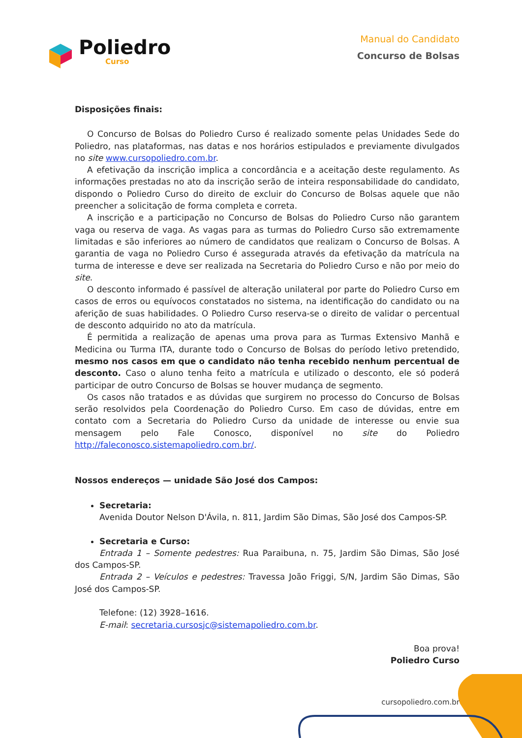Poliedro
Curso
Manual do Candidato
Concurso de Bolsas
Disposições finais:
O Concurso de Bolsas do Poliedro Curso é realizado somente pelas Unidades Sede do Poliedro, nas plataformas, nas datas e nos horários estipulados e previamente divulgados no site www.cursopoliedro.com.br.
A efetivação da inscrição implica a concordância e a aceitação deste regulamento. As informações prestadas no ato da inscrição serão de inteira responsabilidade do candidato, dispondo o Poliedro Curso do direito de excluir do Concurso de Bolsas aquele que não preencher a solicitação de forma completa e correta.
A inscrição e a participação no Concurso de Bolsas do Poliedro Curso não garantem vaga ou reserva de vaga. As vagas para as turmas do Poliedro Curso são extremamente limitadas e são inferiores ao número de candidatos que realizam o Concurso de Bolsas. A garantia de vaga no Poliedro Curso é assegurada através da efetivação da matrícula na turma de interesse e deve ser realizada na Secretaria do Poliedro Curso e não por meio do site.
O desconto informado é passível de alteração unilateral por parte do Poliedro Curso em casos de erros ou equívocos constatados no sistema, na identificação do candidato ou na aferição de suas habilidades. O Poliedro Curso reserva-se o direito de validar o percentual de desconto adquirido no ato da matrícula.
É permitida a realização de apenas uma prova para as Turmas Extensivo Manhã e Medicina ou Turma ITA, durante todo o Concurso de Bolsas do período letivo pretendido, mesmo nos casos em que o candidato não tenha recebido nenhum percentual de desconto. Caso o aluno tenha feito a matrícula e utilizado o desconto, ele só poderá participar de outro Concurso de Bolsas se houver mudança de segmento.
Os casos não tratados e as dúvidas que surgirem no processo do Concurso de Bolsas serão resolvidos pela Coordenação do Poliedro Curso. Em caso de dúvidas, entre em contato com a Secretaria do Poliedro Curso da unidade de interesse ou envie sua mensagem pelo Fale Conosco, disponível no site do Poliedro http://faleconosco.sistemapoliedro.com.br/.
Nossos endereços — unidade São José dos Campos:
Secretaria:
Avenida Doutor Nelson D'Ávila, n. 811, Jardim São Dimas, São José dos Campos-SP.
Secretaria e Curso:
Entrada 1 – Somente pedestres: Rua Paraibuna, n. 75, Jardim São Dimas, São José dos Campos-SP.
Entrada 2 – Veículos e pedestres: Travessa João Friggi, S/N, Jardim São Dimas, São José dos Campos-SP.
Telefone: (12) 3928–1616.
E-mail: secretaria.cursosjc@sistemapoliedro.com.br.
Boa prova!
Poliedro Curso
cursopoliedro.com.br